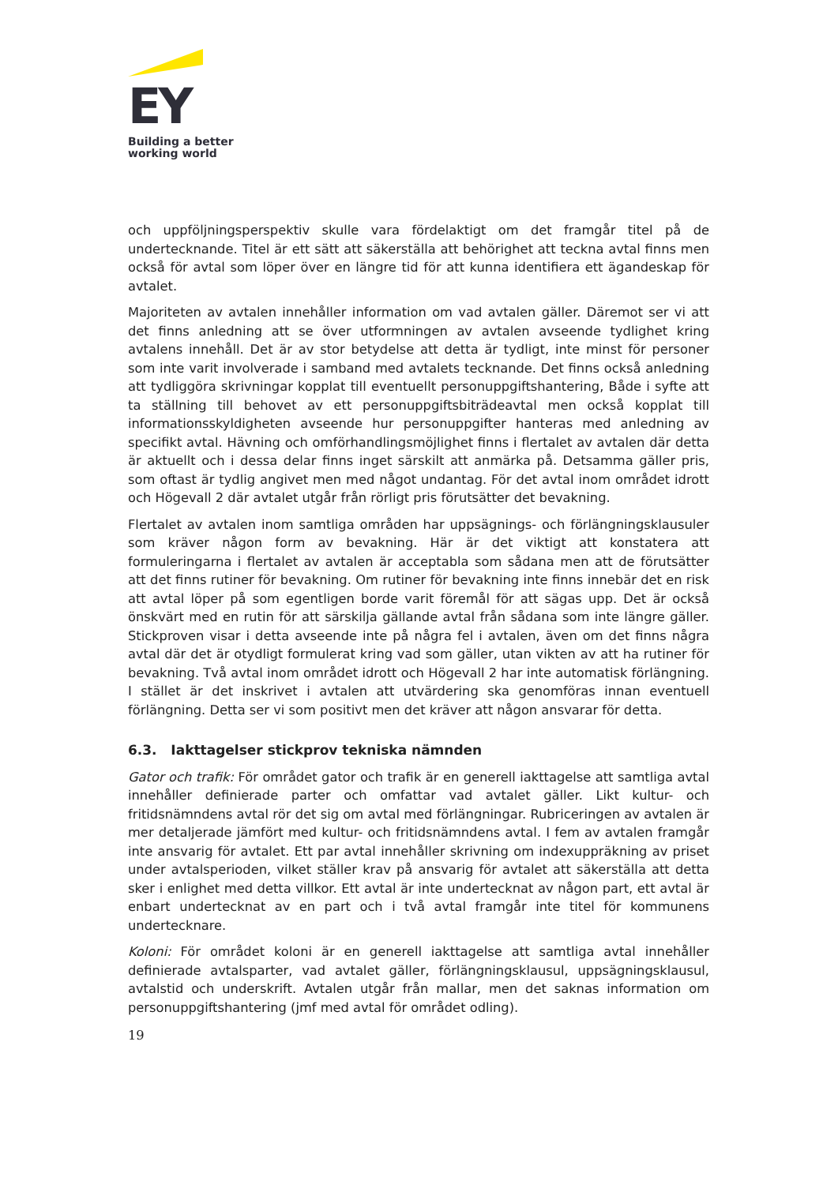EY
Building a better
working world
och uppföljningsperspektiv skulle vara fördelaktigt om det framgår titel på de undertecknande. Titel är ett sätt att säkerställa att behörighet att teckna avtal finns men också för avtal som löper över en längre tid för att kunna identifiera ett ägandeskap för avtalet.
Majoriteten av avtalen innehåller information om vad avtalen gäller. Däremot ser vi att det finns anledning att se över utformningen av avtalen avseende tydlighet kring avtalens innehåll. Det är av stor betydelse att detta är tydligt, inte minst för personer som inte varit involverade i samband med avtalets tecknande. Det finns också anledning att tydliggöra skrivningar kopplat till eventuellt personuppgiftshantering, Både i syfte att ta ställning till behovet av ett personuppgiftsbiträdeavtal men också kopplat till informationsskyldigheten avseende hur personuppgifter hanteras med anledning av specifikt avtal. Hävning och omförhandlingsmöjlighet finns i flertalet av avtalen där detta är aktuellt och i dessa delar finns inget särskilt att anmärka på. Detsamma gäller pris, som oftast är tydlig angivet men med något undantag. För det avtal inom området idrott och Högevall 2 där avtalet utgår från rörligt pris förutsätter det bevakning.
Flertalet av avtalen inom samtliga områden har uppsägnings- och förlängningsklausuler som kräver någon form av bevakning. Här är det viktigt att konstatera att formuleringarna i flertalet av avtalen är acceptabla som sådana men att de förutsätter att det finns rutiner för bevakning. Om rutiner för bevakning inte finns innebär det en risk att avtal löper på som egentligen borde varit föremål för att sägas upp. Det är också önskvärt med en rutin för att särskilja gällande avtal från sådana som inte längre gäller. Stickproven visar i detta avseende inte på några fel i avtalen, även om det finns några avtal där det är otydligt formulerat kring vad som gäller, utan vikten av att ha rutiner för bevakning. Två avtal inom området idrott och Högevall 2 har inte automatisk förlängning. I stället är det inskrivet i avtalen att utvärdering ska genomföras innan eventuell förlängning. Detta ser vi som positivt men det kräver att någon ansvarar för detta.
6.3. Iakttagelser stickprov tekniska nämnden
Gator och trafik: För området gator och trafik är en generell iakttagelse att samtliga avtal innehåller definierade parter och omfattar vad avtalet gäller. Likt kultur- och fritidsnämndens avtal rör det sig om avtal med förlängningar. Rubriceringen av avtalen är mer detaljerade jämfört med kultur- och fritidsnämndens avtal. I fem av avtalen framgår inte ansvarig för avtalet. Ett par avtal innehåller skrivning om indexuppräkning av priset under avtalsperioden, vilket ställer krav på ansvarig för avtalet att säkerställa att detta sker i enlighet med detta villkor. Ett avtal är inte undertecknat av någon part, ett avtal är enbart undertecknat av en part och i två avtal framgår inte titel för kommunens undertecknare.
Koloni: För området koloni är en generell iakttagelse att samtliga avtal innehåller definierade avtalsparter, vad avtalet gäller, förlängningsklausul, uppsägningsklausul, avtalstid och underskrift. Avtalen utgår från mallar, men det saknas information om personuppgiftshantering (jmf med avtal för området odling).
19